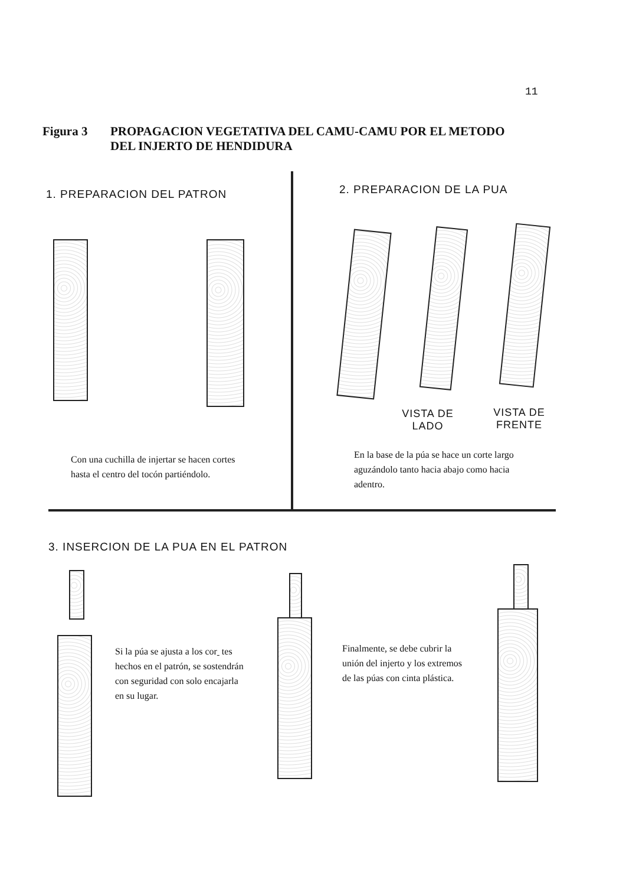11
Figura 3 PROPAGACION VEGETATIVA DEL CAMU-CAMU POR EL METODO
DEL INJERTO DE HENDIDURA
1. PREPARACION DEL PATRON 2. PREPARACION DE LA PUA
VISTA DE
LADO
VISTA DE
FRENTE
Con una cuchilla de injertar se hacen cortes hasta el centro del tocón partiéndolo.
En la base de la púa se hace un corte largo aguzándolo tanto hacia abajo como hacia adentro.
3. INSERCION DE LA PUA EN EL PATRON
Si la púa se ajusta a los cor tes hechos en el patrón, se sostendrán con seguridad con solo encajarla en su lugar.
Finalmente, se debe cubrir la unión del injerto y los extremos de las púas con cinta plástica.